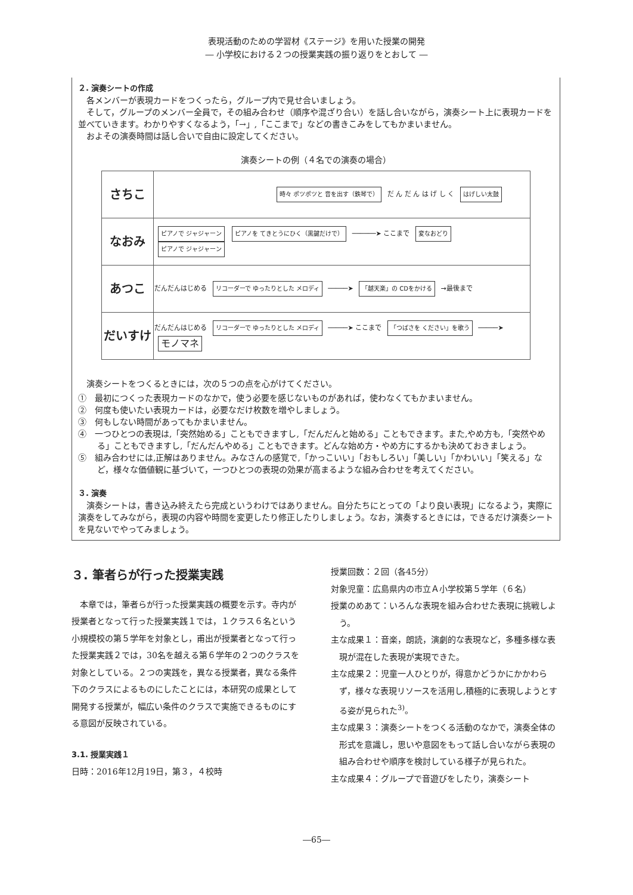表現活動のための学習材《ステージ》を用いた授業の開発
― 小学校における２つの授業実践の振り返りをとおして ―
２. 演奏シートの作成
　各メンバーが表現カードをつくったら，グループ内で見せ合いましょう。
　そして，グループのメンバー全員で，その組み合わせ（順序や混ざり合い）を話し合いながら，演奏シート上に表現カードを並べていきます。わかりやすくなるよう，「→」,「ここまで」などの書きこみをしてもかまいません。
　およその演奏時間は話し合いで自由に設定してください。
演奏シートの例（４名での演奏の場合）
| さちこ | 時々 ポツポツと 音を出す（鉄琴で） だ ん だ ん は げ し く はげしい太鼓 |
| なおみ | ピアノで ジャジャーン ピアノを てきとうにひく（黒鍵だけで） ──────➤ ここまで 変なおどり ピアノで ジャジャーン |
| あつこ | だんだんはじめる リコーダーで ゆったりとした メロディ ─────➤ 「越天楽」の CDをかける →最後まで |
| だいすけ | だんだんはじめる リコーダーで ゆったりとした メロディ ─────➤ ここまで 「つばさを ください」を歌う ─────➤ モノマネ |
　演奏シートをつくるときには，次の５つの点を心がけてください。
①　最初につくった表現カードのなかで，使う必要を感じないものがあれば，使わなくてもかまいません。
②　何度も使いたい表現カードは，必要なだけ枚数を増やしましょう。
③　何もしない時間があってもかまいません。
④　一つひとつの表現は,「突然始める」こともできますし,「だんだんと始める」こともできます。また,やめ方も,「突然やめる」こともできますし,「だんだんやめる」こともできます。どんな始め方・やめ方にするかも決めておきましょう。
⑤　組み合わせには,正解はありません。みなさんの感覚で,「かっこいい」「おもしろい」「美しい」「かわいい」「笑える」など，様々な価値観に基づいて，一つひとつの表現の効果が高まるような組み合わせを考えてください。
３. 演奏
　演奏シートは，書き込み終えたら完成というわけではありません。自分たちにとっての「より良い表現」になるよう，実際に演奏をしてみながら，表現の内容や時間を変更したり修正したりしましょう。なお，演奏するときには，できるだけ演奏シートを見ないでやってみましょう。
３. 筆者らが行った授業実践
　本章では，筆者らが行った授業実践の概要を示す。寺内が授業者となって行った授業実践１では，１クラス６名という小規模校の第５学年を対象とし，甫出が授業者となって行った授業実践２では，30名を越える第６学年の２つのクラスを対象としている。２つの実践を，異なる授業者，異なる条件下のクラスによるものにしたことには，本研究の成果として開発する授業が，幅広い条件のクラスで実施できるものにする意図が反映されている。
3.1. 授業実践１
日時：2016年12月19日，第３，４校時
授業回数：２回（各45分）
対象児童：広島県内の市立Ａ小学校第５学年（６名）
授業のめあて：いろんな表現を組み合わせた表現に挑戦しよう。
主な成果１：音楽，朗読，演劇的な表現など，多種多様な表現が混在した表現が実現できた。
主な成果２：児童一人ひとりが，得意かどうかにかかわらず，様々な表現リソースを活用し,積極的に表現しようとする姿が見られた<sup>3)</sup>。
主な成果３：演奏シートをつくる活動のなかで，演奏全体の形式を意識し，思いや意図をもって話し合いながら表現の組み合わせや順序を検討している様子が見られた。
主な成果４：グループで音遊びをしたり，演奏シート
―65―